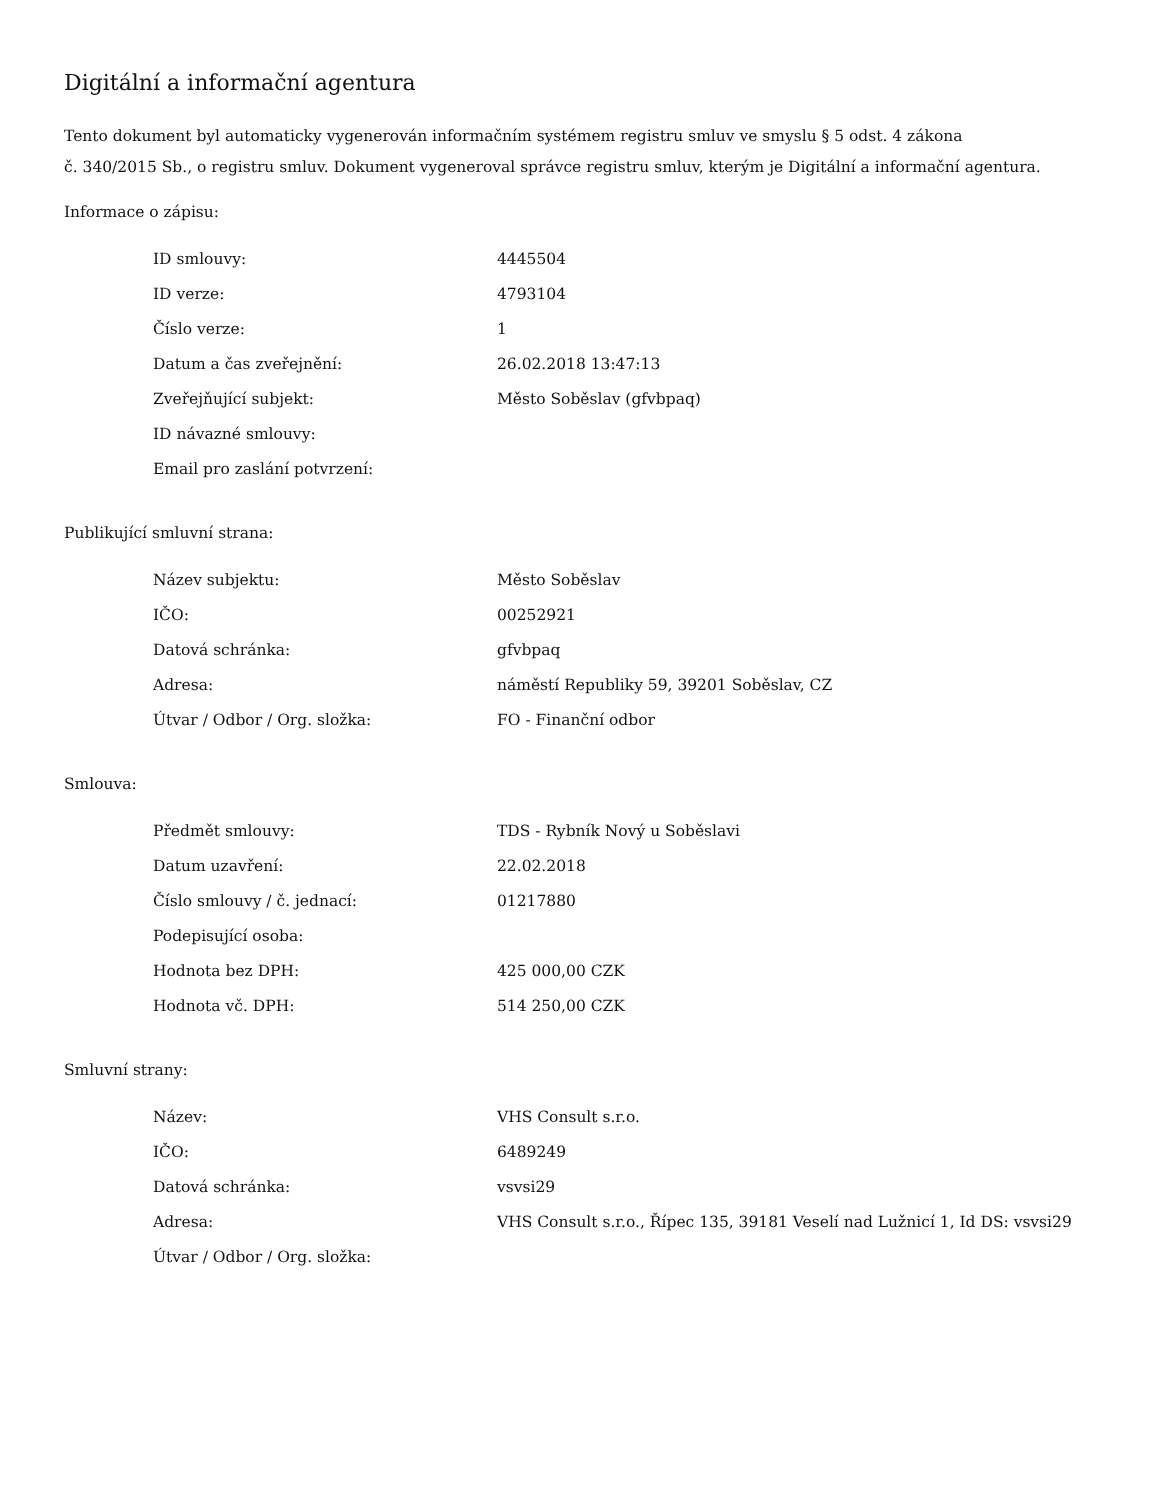Digitální a informační agentura
Tento dokument byl automaticky vygenerován informačním systémem registru smluv ve smyslu § 5 odst. 4 zákona
č. 340/2015 Sb., o registru smluv. Dokument vygeneroval správce registru smluv, kterým je Digitální a informační agentura.
Informace o zápisu:
| ID smlouvy: | 4445504 |
| ID verze: | 4793104 |
| Číslo verze: | 1 |
| Datum a čas zveřejnění: | 26.02.2018 13:47:13 |
| Zveřejňující subjekt: | Město Soběslav (gfvbpaq) |
| ID návazné smlouvy: | |
| Email pro zaslání potvrzení: | |
Publikující smluvní strana:
| Název subjektu: | Město Soběslav |
| IČO: | 00252921 |
| Datová schránka: | gfvbpaq |
| Adresa: | náměstí Republiky 59, 39201 Soběslav, CZ |
| Útvar / Odbor / Org. složka: | FO - Finanční odbor |
Smlouva:
| Předmět smlouvy: | TDS - Rybník Nový u Soběslavi |
| Datum uzavření: | 22.02.2018 |
| Číslo smlouvy / č. jednací: | 01217880 |
| Podepisující osoba: | |
| Hodnota bez DPH: | 425 000,00 CZK |
| Hodnota vč. DPH: | 514 250,00 CZK |
Smluvní strany:
| Název: | VHS Consult s.r.o. |
| IČO: | 6489249 |
| Datová schránka: | vsvsi29 |
| Adresa: | VHS Consult s.r.o., Řípec 135, 39181 Veselí nad Lužnicí 1, Id DS: vsvsi29 |
| Útvar / Odbor / Org. složka: | |